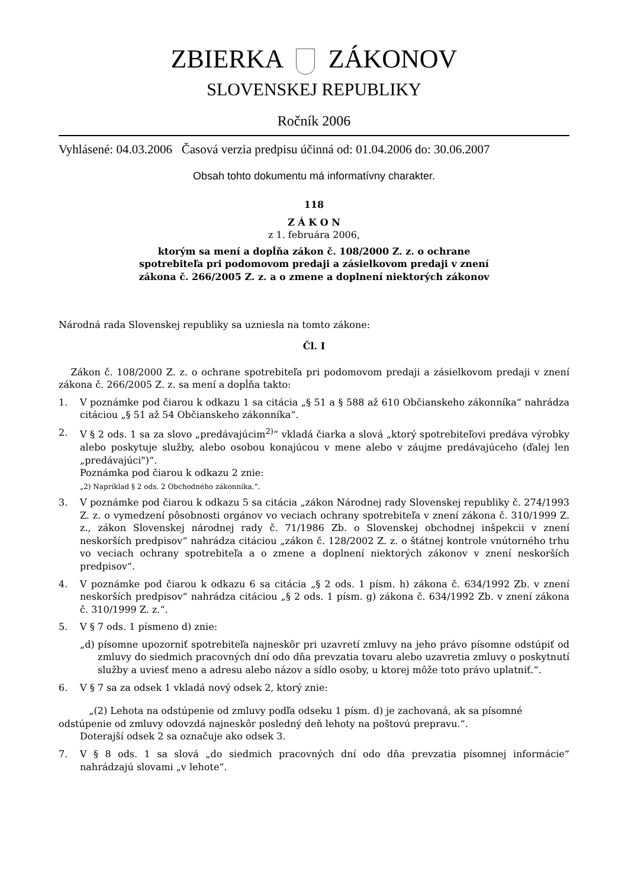ZBIERKA ZÁKONOV
SLOVENSKEJ REPUBLIKY
Ročník 2006
Vyhlásené: 04.03.2006 Časová verzia predpisu účinná od: 01.04.2006 do: 30.06.2007
Obsah tohto dokumentu má informatívny charakter.
118
Z Á K O N
z 1. februára 2006,
ktorým sa mení a dopĺňa zákon č. 108/2000 Z. z. o ochrane
spotrebiteľa pri podomovom predaji a zásielkovom predaji v znení
zákona č. 266/2005 Z. z. a o zmene a doplnení niektorých zákonov
Národná rada Slovenskej republiky sa uzniesla na tomto zákone:
Čl. I
Zákon č. 108/2000 Z. z. o ochrane spotrebiteľa pri podomovom predaji a zásielkovom predaji v znení zákona č. 266/2005 Z. z. sa mení a dopĺňa takto:
1. V poznámke pod čiarou k odkazu 1 sa citácia „§ 51 a § 588 až 610 Občianskeho zákonníka“ nahrádza citáciou „§ 51 až 54 Občianskeho zákonníka“.
2. V § 2 ods. 1 sa za slovo „predávajúcim<sup>2)</sup>“ vkladá čiarka a slová „ktorý spotrebiteľovi predáva výrobky alebo poskytuje služby, alebo osobou konajúcou v mene alebo v záujme predávajúceho (ďalej len „predávajúci")“.
Poznámka pod čiarou k odkazu 2 znie:
„2) Napríklad § 2 ods. 2 Obchodného zákonníka.“.
3. V poznámke pod čiarou k odkazu 5 sa citácia „zákon Národnej rady Slovenskej republiky č. 274/1993 Z. z. o vymedzení pôsobnosti orgánov vo veciach ochrany spotrebiteľa v znení zákona č. 310/1999 Z. z., zákon Slovenskej národnej rady č. 71/1986 Zb. o Slovenskej obchodnej inšpekcii v znení neskorších predpisov“ nahrádza citáciou „zákon č. 128/2002 Z. z. o štátnej kontrole vnútorného trhu vo veciach ochrany spotrebiteľa a o zmene a doplnení niektorých zákonov v znení neskorších predpisov“.
4. V poznámke pod čiarou k odkazu 6 sa citácia „§ 2 ods. 1 písm. h) zákona č. 634/1992 Zb. v znení neskorších predpisov“ nahrádza citáciou „§ 2 ods. 1 písm. g) zákona č. 634/1992 Zb. v znení zákona č. 310/1999 Z. z.“.
5. V § 7 ods. 1 písmeno d) znie:
„d) písomne upozorniť spotrebiteľa najneskôr pri uzavretí zmluvy na jeho právo písomne odstúpiť od zmluvy do siedmich pracovných dní odo dňa prevzatia tovaru alebo uzavretia zmluvy o poskytnutí služby a uviesť meno a adresu alebo názov a sídlo osoby, u ktorej môže toto právo uplatniť.“.
6. V § 7 sa za odsek 1 vkladá nový odsek 2, ktorý znie:
„(2) Lehota na odstúpenie od zmluvy podľa odseku 1 písm. d) je zachovaná, ak sa písomné
odstúpenie od zmluvy odovzdá najneskôr posledný deň lehoty na poštovú prepravu.“.
Doterajší odsek 2 sa označuje ako odsek 3.
7. V § 8 ods. 1 sa slová „do siedmich pracovných dní odo dňa prevzatia písomnej informácie“ nahrádzajú slovami „v lehote“.